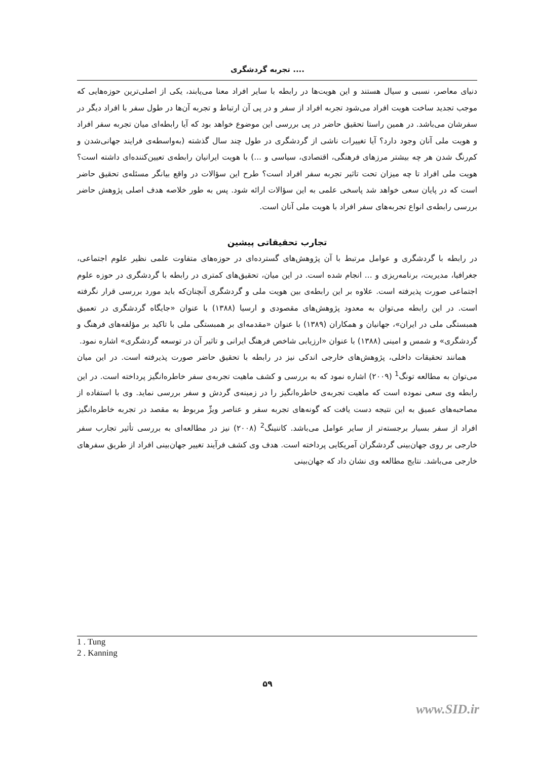تجربه گردشگری ....
دنیای معاصر، نسبی و سیال هستند و این هویت‌ها در رابطه با سایر افراد معنا می‌یابند، یکی از اصلی‌ترین حوزه‌هایی که موجب تجدید ساخت هویت افراد می‌شود تجربه افراد از سفر و در پی آن ارتباط و تجربه آن‌ها در طول سفر با افراد دیگر در سفرشان می‌باشد. در همین راستا تحقیق حاضر در پی بررسی این موضوع خواهد بود که آیا رابطه‌ای میان تجربه سفر افراد و هویت ملی آنان وجود دارد؟ آیا تغییرات ناشی از گردشگری در طول چند سال گذشته (به‌واسطه‌ی فرایند جهانی‌شدن و کم‌رنگ شدن هر چه بیشتر مرزهای فرهنگی، اقتصادی، سیاسی و ...) با هویت ایرانیان رابطه‌ی تعیین‌کننده‌ای داشته است؟ هویت ملی افراد تا چه میزان تحت تاثیر تجربه سفر افراد است؟ طرح این سؤالات در واقع بیانگر مسئله‌ی تحقیق حاضر است که در پایان سعی خواهد شد پاسخی علمی به این سؤالات ارائه شود. پس به طور خلاصه هدف اصلی پژوهش حاضر بررسی رابطه‌ی انواع تجربه‌های سفر افراد با هویت ملی آنان است.
تجارب تحقیقاتی پیشین
در رابطه با گردشگری و عوامل مرتبط با آن پژوهش‌های گسترده‌ای در حوزه‌های متفاوت علمی نظیر علوم اجتماعی، جغرافیا، مدیریت، برنامه‌ریزی و ... انجام شده است. در این میان، تحقیق‌های کمتری در رابطه با گردشگری در حوزه علوم اجتماعی صورت پذیرفته است. علاوه بر این رابطه‌ی بین هویت ملی و گردشگری آنچنان‌که باید مورد بررسی قرار نگرفته است. در این رابطه می‌توان به معدود پژوهش‌های مقصودی و ارسیا (۱۳۸۸) با عنوان «جایگاه گردشگری در تعمیق همبستگی ملی در ایران»، جهانیان و همکاران (۱۳۸۹) با عنوان «مقدمه‌ای بر همبستگی ملی با تاکید بر مؤلفه‌های فرهنگ و گردشگری» و شمس و امینی (۱۳۸۸) با عنوان «ارزیابی شاخص فرهنگ ایرانی و تاثیر آن در توسعه گردشگری» اشاره نمود.
همانند تحقیقات داخلی، پژوهش‌های خارجی اندکی نیز در رابطه با تحقیق حاضر صورت پذیرفته است. در این میان می‌توان به مطالعه تونگ<sup>1</sup> (۲۰۰۹) اشاره نمود که به بررسی و کشف ماهیت تجربه‌ی سفر خاطره‌انگیز پرداخته است. در این رابطه وی سعی نموده است که ماهیت تجربه‌ی خاطره‌انگیز را در زمینه‌ی گردش و سفر بررسی نماید. وی با استفاده از مصاحبه‌های عمیق به این نتیجه دست یافت که گونه‌های تجربه سفر و عناصر ویژّ مربوط به مقصد در تجربه خاطره‌انگیز افراد از سفر بسیار برجسته‌تر از سایر عوامل می‌باشد. کاننینگ<sup>2</sup> (۲۰۰۸) نیز در مطالعه‌ای به بررسی تأثیر تجارب سفر خارجی بر روی جهان‌بینی گردشگران آمریکایی پرداخته است. هدف وی کشف فرآیند تغییر جهان‌بینی افراد از طریق سفرهای خارجی می‌باشد. نتایج مطالعه وی نشان داد که جهان‌بینی
1 . Tung
2 . Kanning
۵۹
www.SID.ir